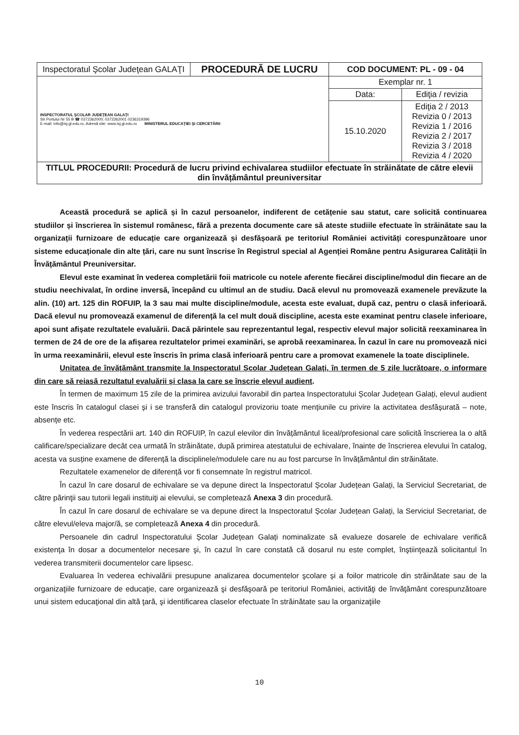| Inspectoratul Şcolar Judeţean GALAŢI | PROCEDURĂ DE LUCRU | COD DOCUMENT: PL - 09 - 04 | |
| INSPECTORATUL ŞCOLAR JUDEŢEAN GALAŢI Str Portului Nr 55 B ☎ 0372362000; 0372362001 0236319396 E-mail: info@isj.gl.edu.ro, Adresă site: www.isj.gl.edu.ro MINISTERUL EDUCAŢIEI ŞI CERCETĂRII | | Exemplar nr. 1 | |
| | | Data: | Ediţia / revizia |
| | | 15.10.2020 | Ediţia 2 / 2013 Revizia 0 / 2013 Revizia 1 / 2016 Revizia 2 / 2017 Revizia 3 / 2018 Revizia 4 / 2020 |
| TITLUL PROCEDURII: Procedură de lucru privind echivalarea studiilor efectuate în străinătate de către elevii din învățământul preuniversitar | | | |
Această procedură se aplică și în cazul persoanelor, indiferent de cetățenie sau statut, care solicită continuarea studiilor și înscrierea în sistemul românesc, fără a prezenta documente care să ateste studiile efectuate în străinătate sau la organizații furnizoare de educație care organizează și desfășoară pe teritoriul României activități corespunzătoare unor sisteme educaționale din alte țări, care nu sunt înscrise în Registrul special al Agenției Române pentru Asigurarea Calității în Învățământul Preuniversitar.
Elevul este examinat în vederea completării foii matricole cu notele aferente fiecărei discipline/modul din fiecare an de studiu neechivalat, în ordine inversă, începând cu ultimul an de studiu. Dacă elevul nu promovează examenele prevăzute la alin. (10) art. 125 din ROFUIP, la 3 sau mai multe discipline/module, acesta este evaluat, după caz, pentru o clasă inferioară. Dacă elevul nu promovează examenul de diferență la cel mult două discipline, acesta este examinat pentru clasele inferioare, apoi sunt afișate rezultatele evaluării. Dacă părintele sau reprezentantul legal, respectiv elevul major solicită reexaminarea în termen de 24 de ore de la afișarea rezultatelor primei examinări, se aprobă reexaminarea. În cazul în care nu promovează nici în urma reexaminării, elevul este înscris în prima clasă inferioară pentru care a promovat examenele la toate disciplinele.
Unitatea de învățământ transmite la Inspectoratul Școlar Județean Galați, în termen de 5 zile lucrătoare, o informare din care să reiasă rezultatul evaluării și clasa la care se înscrie elevul audient.
În termen de maximum 15 zile de la primirea avizului favorabil din partea Inspectoratului Școlar Județean Galați, elevul audient este înscris în catalogul clasei și i se transferă din catalogul provizoriu toate mențiunile cu privire la activitatea desfășurată – note, absențe etc.
În vederea respectării art. 140 din ROFUIP, în cazul elevilor din învățământul liceal/profesional care solicită înscrierea la o altă calificare/specializare decât cea urmată în străinătate, după primirea atestatului de echivalare, înainte de înscrierea elevului în catalog, acesta va susține examene de diferență la disciplinele/modulele care nu au fost parcurse în învățământul din străinătate.
Rezultatele examenelor de diferență vor fi consemnate în registrul matricol.
În cazul în care dosarul de echivalare se va depune direct la Inspectoratul Școlar Județean Galați, la Serviciul Secretariat, de către părinţii sau tutorii legali instituiţi ai elevului, se completează Anexa 3 din procedură.
În cazul în care dosarul de echivalare se va depune direct la Inspectoratul Școlar Județean Galați, la Serviciul Secretariat, de către elevul/eleva major/ă, se completează Anexa 4 din procedură.
Persoanele din cadrul Inspectoratului Școlar Județean Galați nominalizate să evalueze dosarele de echivalare verifică existenţa în dosar a documentelor necesare şi, în cazul în care constată că dosarul nu este complet, înştiinţează solicitantul în vederea transmiterii documentelor care lipsesc.
Evaluarea în vederea echivalării presupune analizarea documentelor şcolare și a foilor matricole din străinătate sau de la organizaţiile furnizoare de educaţie, care organizează şi desfăşoară pe teritoriul României, activităţi de învăţământ corespunzătoare unui sistem educaţional din altă ţară, şi identificarea claselor efectuate în străinătate sau la organizaţiile
10